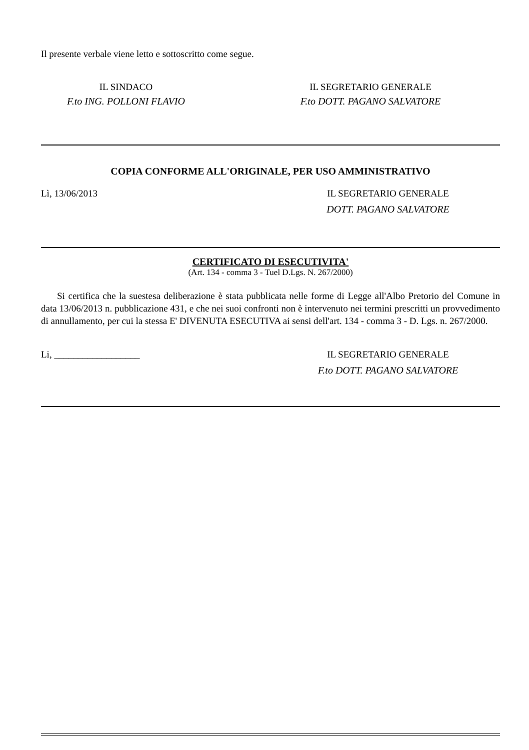Il presente verbale viene letto e sottoscritto come segue.
IL SINDACO
F.to ING. POLLONI FLAVIO
IL SEGRETARIO GENERALE
F.to DOTT. PAGANO SALVATORE
COPIA CONFORME ALL'ORIGINALE, PER USO AMMINISTRATIVO
Lì, 13/06/2013 IL SEGRETARIO GENERALE
DOTT. PAGANO SALVATORE
CERTIFICATO DI ESECUTIVITA'
(Art. 134 - comma 3 - Tuel D.Lgs. N. 267/2000)
Si certifica che la suestesa deliberazione è stata pubblicata nelle forme di Legge all'Albo Pretorio del Comune in data 13/06/2013 n. pubblicazione 431, e che nei suoi confronti non è intervenuto nei termini prescritti un provvedimento di annullamento, per cui la stessa E' DIVENUTA ESECUTIVA ai sensi dell'art. 134 - comma 3 - D. Lgs. n. 267/2000.
Li, __________________ IL SEGRETARIO GENERALE
F.to DOTT. PAGANO SALVATORE